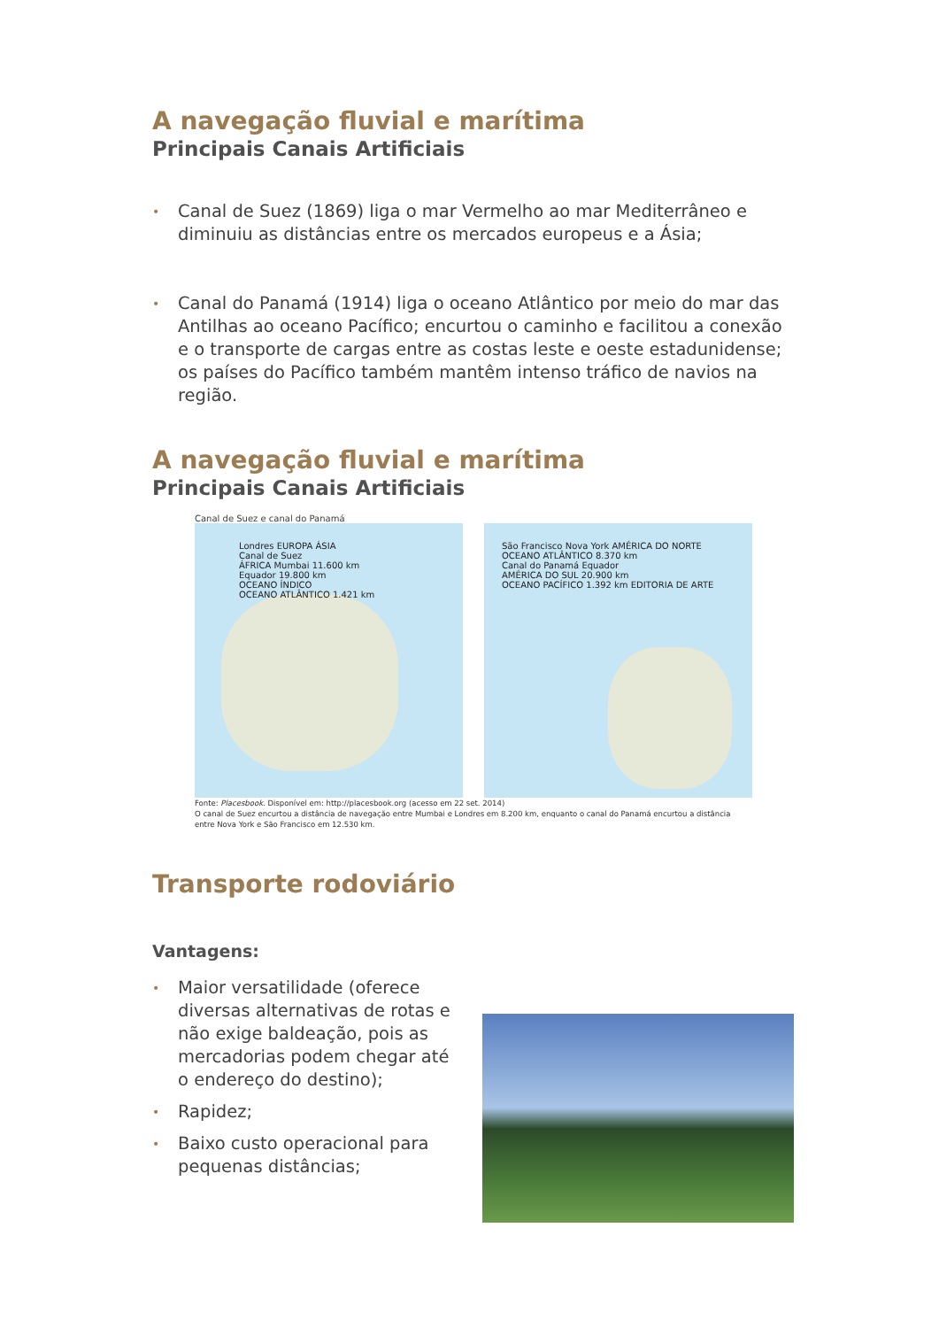A navegação fluvial e marítima
Principais Canais Artificiais
• Canal de Suez (1869) liga o mar Vermelho ao mar Mediterrâneo e diminuiu as distâncias entre os mercados europeus e a Ásia;
• Canal do Panamá (1914) liga o oceano Atlântico por meio do mar das Antilhas ao oceano Pacífico; encurtou o caminho e facilitou a conexão e o transporte de cargas entre as costas leste e oeste estadunidense; os países do Pacífico também mantêm intenso tráfico de navios na região.
A navegação fluvial e marítima
Principais Canais Artificiais
Canal de Suez e canal do Panamá
Londres EUROPA ÁSIA
Canal de Suez
ÁFRICA Mumbai 11.600 km
Equador 19.800 km
OCEANO ÍNDICO
OCEANO ATLÂNTICO 1.421 km
São Francisco Nova York AMÉRICA DO NORTE
OCEANO ATLÂNTICO 8.370 km
Canal do Panamá Equador
AMÉRICA DO SUL 20.900 km
OCEANO PACÍFICO 1.392 km EDITORIA DE ARTE
Fonte: Placesbook. Disponível em: http://placesbook.org (acesso em 22 set. 2014)
O canal de Suez encurtou a distância de navegação entre Mumbai e Londres em 8.200 km, enquanto o canal do Panamá encurtou a distância entre Nova York e São Francisco em 12.530 km.
Transporte rodoviário
Vantagens:
• Maior versatilidade (oferece diversas alternativas de rotas e não exige baldeação, pois as mercadorias podem chegar até o endereço do destino);
• Rapidez;
• Baixo custo operacional para pequenas distâncias;